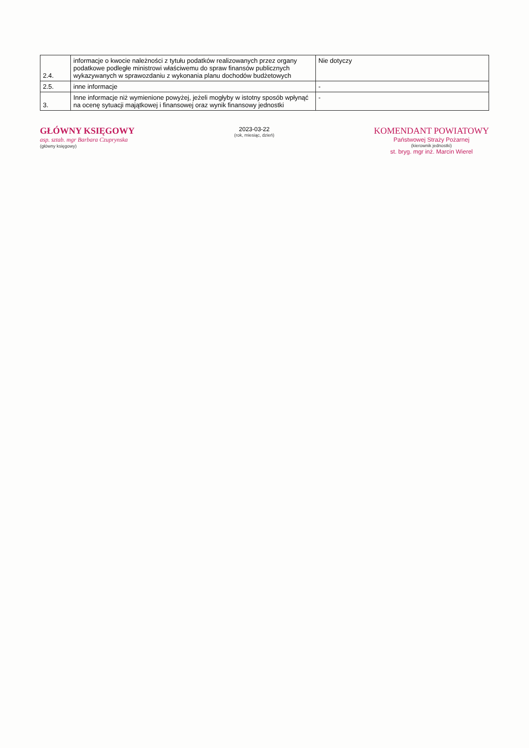| 2.4. | informacje o kwocie należności z tytułu podatków realizowanych przez organy podatkowe podległe ministrowi właściwemu do spraw finansów publicznych wykazywanych w sprawozdaniu z wykonania planu dochodów budżetowych | Nie dotyczy |
| 2.5. | inne informacje | - |
| 3. | Inne informacje niż wymienione powyżej, jeżeli mogłyby w istotny sposób wpłynąć na ocenę sytuacji majątkowej i finansowej oraz wynik finansowy jednostki | - |
GŁÓWNY KSIĘGOWY
asp. sztab. mgr Barbara Czuprynska
(główny księgowy)
2023-03-22
(rok, miesiąc, dzień)
KOMENDANT POWIATOWY
Państwowej Straży Pożarnej
(kierownik jednostki)
st. bryg. mgr inż. Marcin Wierel